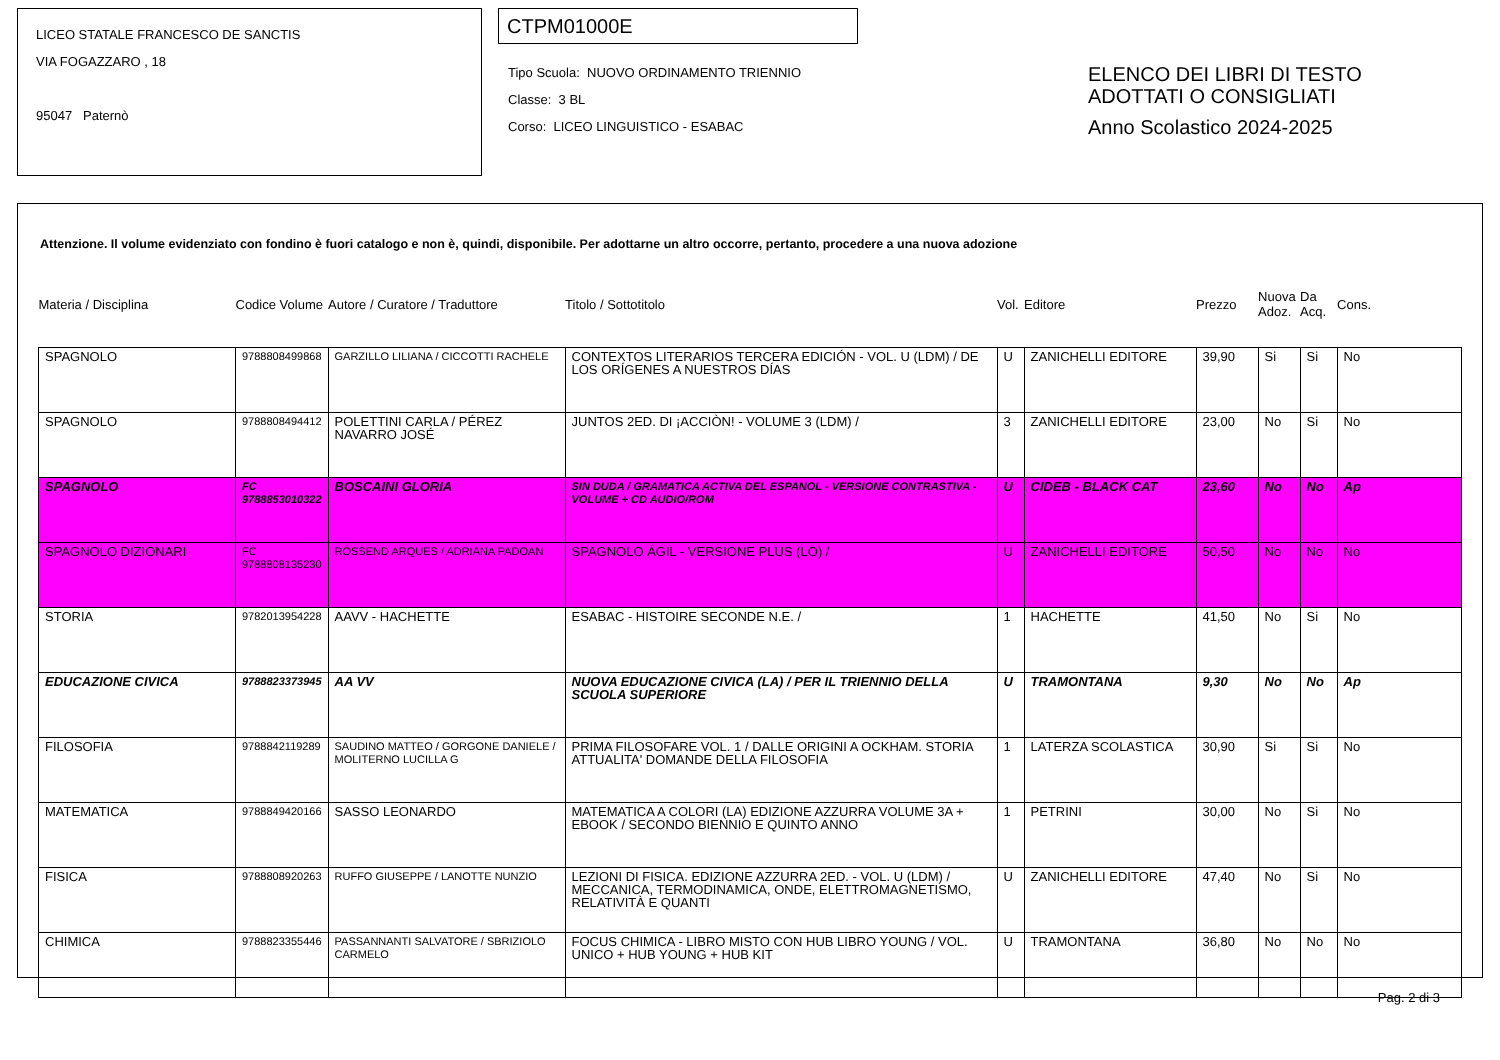LICEO STATALE FRANCESCO DE SANCTIS
VIA FOGAZZARO , 18
95047 Paternò
CTPM01000E
Tipo Scuola: NUOVO ORDINAMENTO TRIENNIO
Classe: 3 BL
Corso: LICEO LINGUISTICO - ESABAC
ELENCO DEI LIBRI DI TESTO
ADOTTATI O CONSIGLIATI
Anno Scolastico 2024-2025
Attenzione. Il volume evidenziato con fondino è fuori catalogo e non è, quindi, disponibile. Per adottarne un altro occorre, pertanto, procedere a una nuova adozione
| Materia / Disciplina | Codice Volume | Autore / Curatore / Traduttore | Titolo / Sottotitolo | Vol. | Editore | Prezzo | Nuova Adoz. | Da Acq. | Cons. |
| --- | --- | --- | --- | --- | --- | --- | --- | --- | --- |
| SPAGNOLO | 9788808499868 | GARZILLO LILIANA / CICCOTTI RACHELE | CONTEXTOS LITERARIOS TERCERA EDICIÓN - VOL. U (LDM) / DE LOS ORÍGENES A NUESTROS DÍAS | U | ZANICHELLI EDITORE | 39,90 | Si | Si | No |
| SPAGNOLO | 9788808494412 | POLETTINI CARLA / PÉREZ NAVARRO JOSÉ | JUNTOS 2ED. DI ¡ACCIÒN! - VOLUME 3 (LDM) / | 3 | ZANICHELLI EDITORE | 23,00 | No | Si | No |
| SPAGNOLO | FC 9788853010322 | BOSCAINI GLORIA | SIN DUDA / GRAMATICA ACTIVA DEL ESPANOL - VERSIONE CONTRASTIVA - VOLUME + CD AUDIO/ROM | U | CIDEB - BLACK CAT | 23,60 | No | No | Ap |
| SPAGNOLO DIZIONARI | FC 9788808135230 | ROSSEND ARQUES / ADRIANA PADOAN | SPAGNOLO ÁGIL - VERSIONE PLUS (LO) / | U | ZANICHELLI EDITORE | 50,50 | No | No | No |
| STORIA | 9782013954228 | AAVV - HACHETTE | ESABAC - HISTOIRE SECONDE N.E. / | 1 | HACHETTE | 41,50 | No | Si | No |
| EDUCAZIONE CIVICA | 9788823373945 | AA VV | NUOVA EDUCAZIONE CIVICA (LA) / PER IL TRIENNIO DELLA SCUOLA SUPERIORE | U | TRAMONTANA | 9,30 | No | No | Ap |
| FILOSOFIA | 9788842119289 | SAUDINO MATTEO / GORGONE DANIELE / MOLITERNO LUCILLA G | PRIMA FILOSOFARE VOL. 1 / DALLE ORIGINI A OCKHAM. STORIA ATTUALITA' DOMANDE DELLA FILOSOFIA | 1 | LATERZA SCOLASTICA | 30,90 | Si | Si | No |
| MATEMATICA | 9788849420166 | SASSO LEONARDO | MATEMATICA A COLORI (LA) EDIZIONE AZZURRA VOLUME 3A + EBOOK / SECONDO BIENNIO E QUINTO ANNO | 1 | PETRINI | 30,00 | No | Si | No |
| FISICA | 9788808920263 | RUFFO GIUSEPPE / LANOTTE NUNZIO | LEZIONI DI FISICA. EDIZIONE AZZURRA 2ED. - VOL. U (LDM) / MECCANICA, TERMODINAMICA, ONDE, ELETTROMAGNETISMO, RELATIVITÀ E QUANTI | U | ZANICHELLI EDITORE | 47,40 | No | Si | No |
| CHIMICA | 9788823355446 | PASSANNANTI SALVATORE / SBRIZIOLO CARMELO | FOCUS CHIMICA - LIBRO MISTO CON HUB LIBRO YOUNG / VOL. UNICO + HUB YOUNG + HUB KIT | U | TRAMONTANA | 36,80 | No | No | No |
Pag. 2 di 3